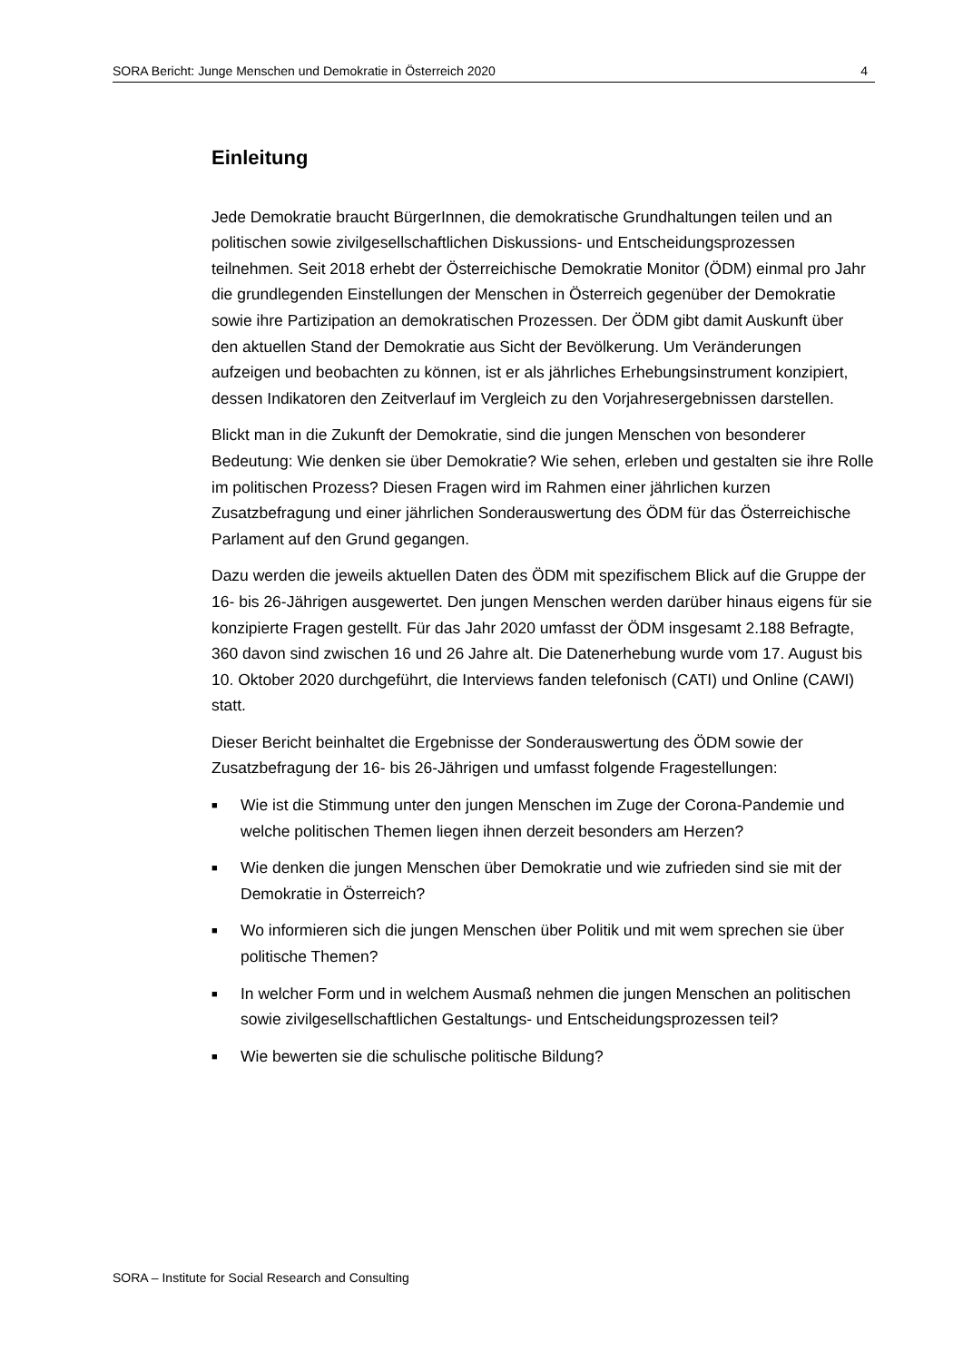SORA Bericht: Junge Menschen und Demokratie in Österreich 2020 4
Einleitung
Jede Demokratie braucht BürgerInnen, die demokratische Grundhaltungen teilen und an politischen sowie zivilgesellschaftlichen Diskussions- und Entscheidungsprozessen teilnehmen. Seit 2018 erhebt der Österreichische Demokratie Monitor (ÖDM) einmal pro Jahr die grundlegenden Einstellungen der Menschen in Österreich gegenüber der Demokratie sowie ihre Partizipation an demokratischen Prozessen. Der ÖDM gibt damit Auskunft über den aktuellen Stand der Demokratie aus Sicht der Bevölkerung. Um Veränderungen aufzeigen und beobachten zu können, ist er als jährliches Erhebungsinstrument konzipiert, dessen Indikatoren den Zeitverlauf im Vergleich zu den Vorjahresergebnissen darstellen.
Blickt man in die Zukunft der Demokratie, sind die jungen Menschen von besonderer Bedeutung: Wie denken sie über Demokratie? Wie sehen, erleben und gestalten sie ihre Rolle im politischen Prozess? Diesen Fragen wird im Rahmen einer jährlichen kurzen Zusatzbefragung und einer jährlichen Sonderauswertung des ÖDM für das Österreichische Parlament auf den Grund gegangen.
Dazu werden die jeweils aktuellen Daten des ÖDM mit spezifischem Blick auf die Gruppe der 16- bis 26-Jährigen ausgewertet. Den jungen Menschen werden darüber hinaus eigens für sie konzipierte Fragen gestellt. Für das Jahr 2020 umfasst der ÖDM insgesamt 2.188 Befragte, 360 davon sind zwischen 16 und 26 Jahre alt. Die Datenerhebung wurde vom 17. August bis 10. Oktober 2020 durchgeführt, die Interviews fanden telefonisch (CATI) und Online (CAWI) statt.
Dieser Bericht beinhaltet die Ergebnisse der Sonderauswertung des ÖDM sowie der Zusatzbefragung der 16- bis 26-Jährigen und umfasst folgende Fragestellungen:
■ Wie ist die Stimmung unter den jungen Menschen im Zuge der Corona-Pandemie und welche politischen Themen liegen ihnen derzeit besonders am Herzen?
■ Wie denken die jungen Menschen über Demokratie und wie zufrieden sind sie mit der Demokratie in Österreich?
■ Wo informieren sich die jungen Menschen über Politik und mit wem sprechen sie über politische Themen?
■ In welcher Form und in welchem Ausmaß nehmen die jungen Menschen an politischen sowie zivilgesellschaftlichen Gestaltungs- und Entscheidungsprozessen teil?
■ Wie bewerten sie die schulische politische Bildung?
SORA – Institute for Social Research and Consulting